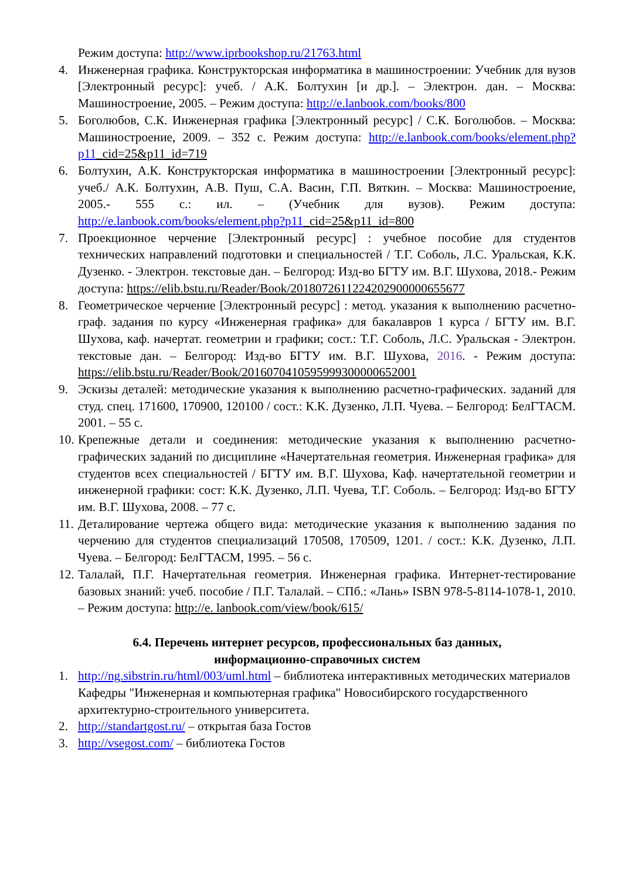Режим доступа: http://www.iprbookshop.ru/21763.html
4. Инженерная графика. Конструкторская информатика в машиностроении: Учебник для вузов [Электронный ресурс]: учеб. / А.К. Болтухин [и др.]. – Электрон. дан. – Москва: Машиностроение, 2005. – Режим доступа: http://e.lanbook.com/books/800
5. Боголюбов, С.К. Инженерная графика [Электронный ресурс] / С.К. Боголюбов. – Москва: Машиностроение, 2009. – 352 с. Режим доступа: http://e.lanbook.com/books/element.php?p11_cid=25&p11_id=719
6. Болтухин, А.К. Конструкторская информатика в машиностроении [Электронный ресурс]: учеб./ А.К. Болтухин, А.В. Пуш, С.А. Васин, Г.П. Вяткин. – Москва: Машиностроение, 2005.- 555 с.: ил. – (Учебник для вузов). Режим доступа: http://e.lanbook.com/books/element.php?p11_cid=25&p11_id=800
7. Проекционное черчение [Электронный ресурс] : учебное пособие для студентов технических направлений подготовки и специальностей / Т.Г. Соболь, Л.С. Уральская, К.К. Дузенко. - Электрон. текстовые дан. – Белгород: Изд-во БГТУ им. В.Г. Шухова, 2018.- Режим доступа: https://elib.bstu.ru/Reader/Book/2018072611224202900000655677
8. Геометрическое черчение [Электронный ресурс] : метод. указания к выполнению расчетно-граф. задания по курсу «Инженерная графика» для бакалавров 1 курса / БГТУ им. В.Г. Шухова, каф. начертат. геометрии и графики; сост.: Т.Г. Соболь, Л.С. Уральская - Электрон. текстовые дан. – Белгород: Изд-во БГТУ им. В.Г. Шухова, 2016. - Режим доступа: https://elib.bstu.ru/Reader/Book/2016070410595999300000652001
9. Эскизы деталей: методические указания к выполнению расчетно-графических. заданий для студ. спец. 171600, 170900, 120100 / сост.: К.К. Дузенко, Л.П. Чуева. – Белгород: БелГТАСМ. 2001. – 55 с.
10. Крепежные детали и соединения: методические указания к выполнению расчетно-графических заданий по дисциплине «Начертательная геометрия. Инженерная графика» для студентов всех специальностей / БГТУ им. В.Г. Шухова, Каф. начертательной геометрии и инженерной графики: сост: К.К. Дузенко, Л.П. Чуева, Т.Г. Соболь. – Белгород: Изд-во БГТУ им. В.Г. Шухова, 2008. – 77 с.
11. Деталирование чертежа общего вида: методические указания к выполнению задания по черчению для студентов специализаций 170508, 170509, 1201. / сост.: К.К. Дузенко, Л.П. Чуева. – Белгород: БелГТАСМ, 1995. – 56 с.
12. Талалай, П.Г. Начертательная геометрия. Инженерная графика. Интернет-тестирование базовых знаний: учеб. пособие / П.Г. Талалай. – СПб.: «Лань» ISBN 978-5-8114-1078-1, 2010. – Режим доступа: http://e. lanbook.com/view/book/615/
6.4. Перечень интернет ресурсов, профессиональных баз данных,
информационно-справочных систем
1. http://ng.sibstrin.ru/html/003/uml.html – библиотека интерактивных методических материалов Кафедры "Инженерная и компьютерная графика" Новосибирского государственного архитектурно-строительного университета.
2. http://standartgost.ru/ – открытая база Гостов
3. http://vsegost.com/ – библиотека Гостов